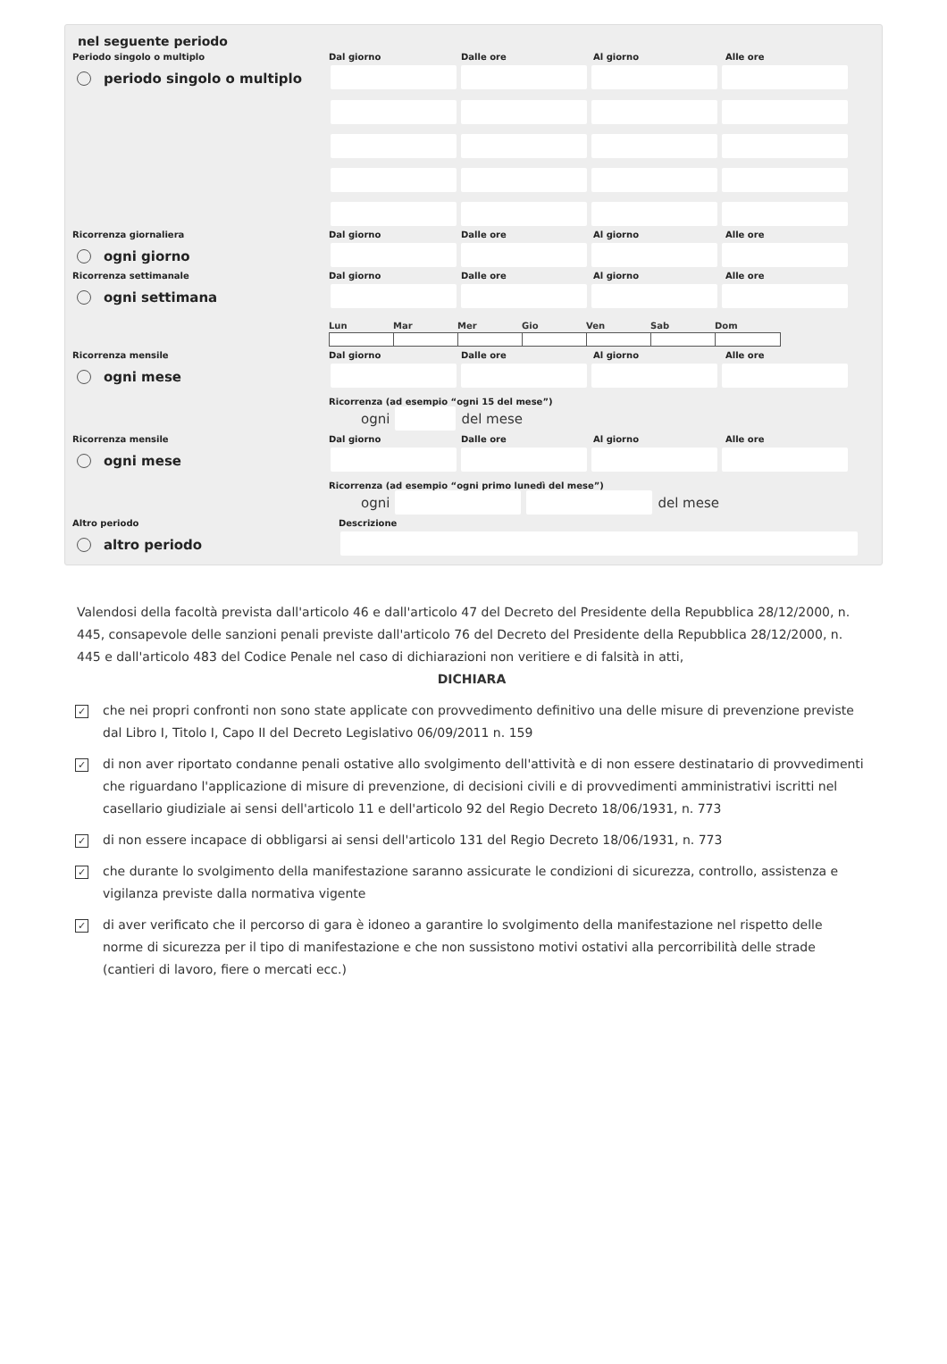nel seguente periodo
Periodo singolo o multiplo
periodo singolo o multiplo
Dal giorno Dalle ore Al giorno Alle ore
Ricorrenza giornaliera
ogni giorno
Dal giorno Dalle ore Al giorno Alle ore
Ricorrenza settimanale
ogni settimana
Dal giorno Dalle ore Al giorno Alle ore
Lun Mar Mer Gio Ven Sab Dom
Ricorrenza mensile
ogni mese
Dal giorno Dalle ore Al giorno Alle ore
Ricorrenza (ad esempio “ogni 15 del mese”)
ogni
del mese
Ricorrenza mensile
ogni mese
Dal giorno Dalle ore Al giorno Alle ore
Ricorrenza (ad esempio “ogni primo lunedì del mese”)
ogni
del mese
Altro periodo
altro periodo
Descrizione
Valendosi della facoltà prevista dall'articolo 46 e dall'articolo 47 del Decreto del Presidente della Repubblica 28/12/2000, n. 445, consapevole delle sanzioni penali previste dall'articolo 76 del Decreto del Presidente della Repubblica 28/12/2000, n. 445 e dall'articolo 483 del Codice Penale nel caso di dichiarazioni non veritiere e di falsità in atti,
DICHIARA
✓ che nei propri confronti non sono state applicate con provvedimento definitivo una delle misure di prevenzione previste dal Libro I, Titolo I, Capo II del Decreto Legislativo 06/09/2011 n. 159
✓ di non aver riportato condanne penali ostative allo svolgimento dell'attività e di non essere destinatario di provvedimenti che riguardano l'applicazione di misure di prevenzione, di decisioni civili e di provvedimenti amministrativi iscritti nel casellario giudiziale ai sensi dell'articolo 11 e dell'articolo 92 del Regio Decreto 18/06/1931, n. 773
✓ di non essere incapace di obbligarsi ai sensi dell'articolo 131 del Regio Decreto 18/06/1931, n. 773
✓ che durante lo svolgimento della manifestazione saranno assicurate le condizioni di sicurezza, controllo, assistenza e vigilanza previste dalla normativa vigente
✓ di aver verificato che il percorso di gara è idoneo a garantire lo svolgimento della manifestazione nel rispetto delle norme di sicurezza per il tipo di manifestazione e che non sussistono motivi ostativi alla percorribilità delle strade (cantieri di lavoro, fiere o mercati ecc.)